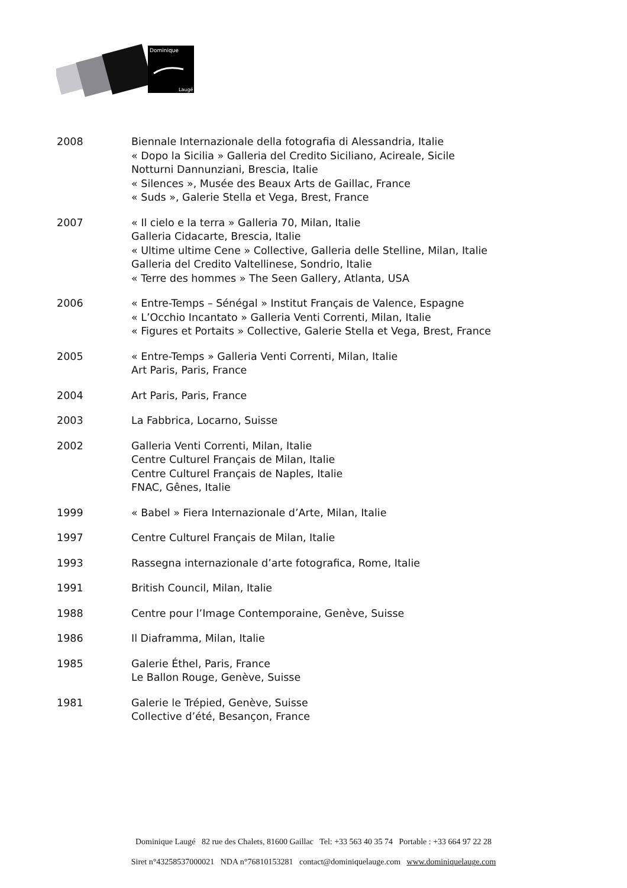Dominique
Laugé
2008 Biennale Internazionale della fotografia di Alessandria, Italie
« Dopo la Sicilia » Galleria del Credito Siciliano, Acireale, Sicile
Notturni Dannunziani, Brescia, Italie
« Silences », Musée des Beaux Arts de Gaillac, France
« Suds », Galerie Stella et Vega, Brest, France
2007 « Il cielo e la terra » Galleria 70, Milan, Italie
Galleria Cidacarte, Brescia, Italie
« Ultime ultime Cene » Collective, Galleria delle Stelline, Milan, Italie
Galleria del Credito Valtellinese, Sondrio, Italie
« Terre des hommes » The Seen Gallery, Atlanta, USA
2006 « Entre-Temps – Sénégal » Institut Français de Valence, Espagne
« L’Occhio Incantato » Galleria Venti Correnti, Milan, Italie
« Figures et Portaits » Collective, Galerie Stella et Vega, Brest, France
2005 « Entre-Temps » Galleria Venti Correnti, Milan, Italie
Art Paris, Paris, France
2004 Art Paris, Paris, France
2003 La Fabbrica, Locarno, Suisse
2002 Galleria Venti Correnti, Milan, Italie
Centre Culturel Français de Milan, Italie
Centre Culturel Français de Naples, Italie
FNAC, Gênes, Italie
1999 « Babel » Fiera Internazionale d’Arte, Milan, Italie
1997 Centre Culturel Français de Milan, Italie
1993 Rassegna internazionale d’arte fotografica, Rome, Italie
1991 British Council, Milan, Italie
1988 Centre pour l’Image Contemporaine, Genève, Suisse
1986 Il Diaframma, Milan, Italie
1985 Galerie Éthel, Paris, France
Le Ballon Rouge, Genève, Suisse
1981 Galerie le Trépied, Genève, Suisse
Collective d’été, Besançon, France
Dominique Laugé 82 rue des Chalets, 81600 Gaillac Tel: +33 563 40 35 74 Portable : +33 664 97 22 28
Siret n°43258537000021 NDA n°76810153281 contact@dominiquelauge.com www.dominiquelauge.com